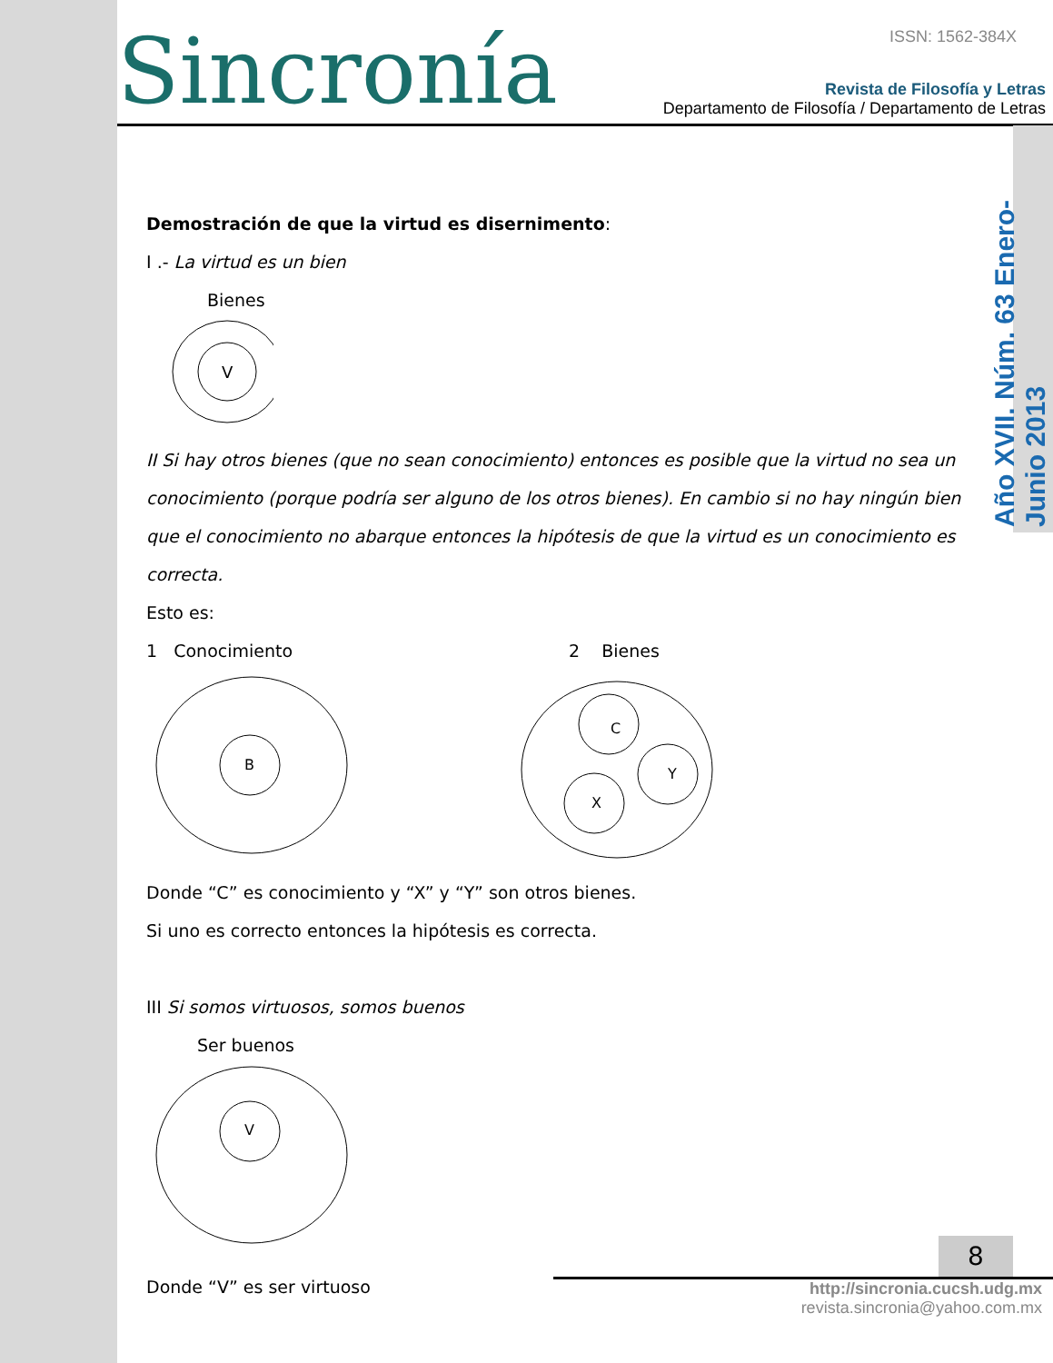Sincronía ISSN: 1562-384X
Revista de Filosofía y Letras
Departamento de Filosofía / Departamento de Letras
Año XVII. Núm. 63 Enero-Junio 2013
Demostración de que la virtud es disernimento:
I .- La virtud es un bien
Bienes
V
II Si hay otros bienes (que no sean conocimiento) entonces es posible que la virtud no sea un conocimiento (porque podría ser alguno de los otros bienes). En cambio si no hay ningún bien que el conocimiento no abarque entonces la hipótesis de que la virtud es un conocimiento es correcta.
Esto es:
1 Conocimiento 2 Bienes
B
C
Y
X
Donde “C” es conocimiento y “X” y “Y” son otros bienes.
Si uno es correcto entonces la hipótesis es correcta.
III Si somos virtuosos, somos buenos
Ser buenos
V
Donde “V” es ser virtuoso
8
http://sincronia.cucsh.udg.mx
revista.sincronia@yahoo.com.mx